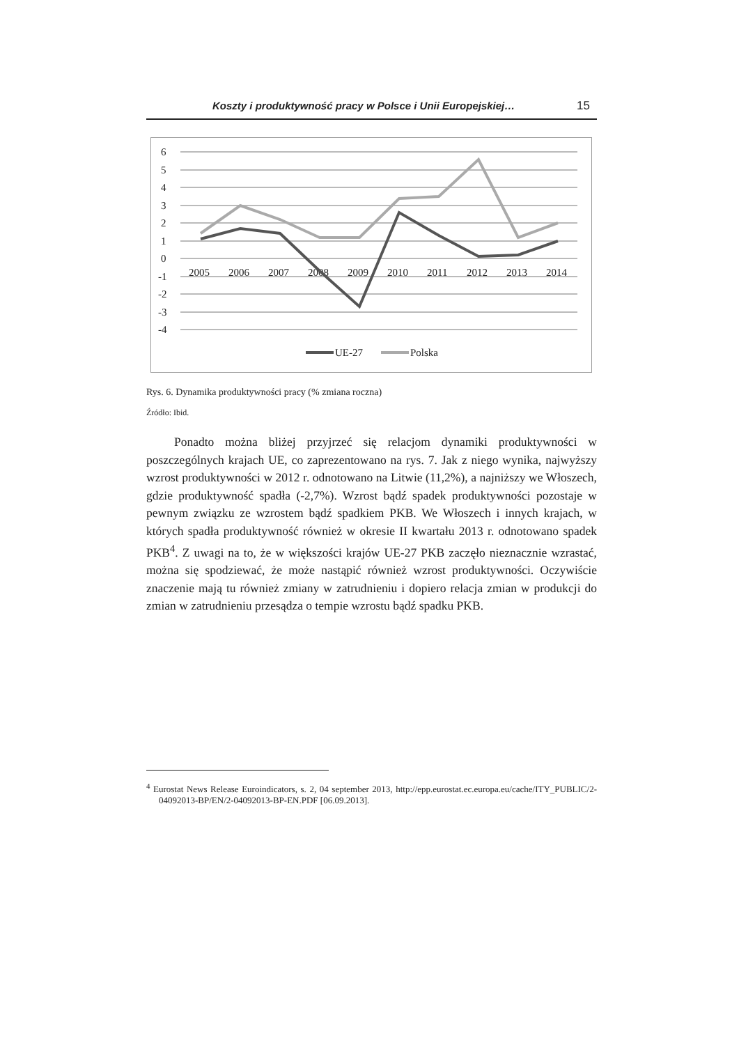Koszty i produktywność pracy w Polsce i Unii Europejskiej… 15
6
5
4
3
2
1
0
-1
-2
-3
-4
2005
2006
2007
2008
2009
2010
2011
2012
2013
2014
UE-27
Polska
Rys. 6. Dynamika produktywności pracy (% zmiana roczna)
Źródło: Ibid.
Ponadto można bliżej przyjrzeć się relacjom dynamiki produktywności w poszczególnych krajach UE, co zaprezentowano na rys. 7. Jak z niego wynika, najwyższy wzrost produktywności w 2012 r. odnotowano na Litwie (11,2%), a najniższy we Włoszech, gdzie produktywność spadła (-2,7%). Wzrost bądź spadek produktywności pozostaje w pewnym związku ze wzrostem bądź spadkiem PKB. We Włoszech i innych krajach, w których spadła produktywność również w okresie II kwartału 2013 r. odnotowano spadek PKB<sup>4</sup>. Z uwagi na to, że w większości krajów UE-27 PKB zaczęło nieznacznie wzrastać, można się spodziewać, że może nastąpić również wzrost produktywności. Oczywiście znaczenie mają tu również zmiany w zatrudnieniu i dopiero relacja zmian w produkcji do zmian w zatrudnieniu przesądza o tempie wzrostu bądź spadku PKB.
<sup>4</sup> Eurostat News Release Euroindicators, s. 2, 04 september 2013, http://epp.eurostat.ec.europa.eu/cache/ITY_PUBLIC/2-04092013-BP/EN/2-04092013-BP-EN.PDF [06.09.2013].